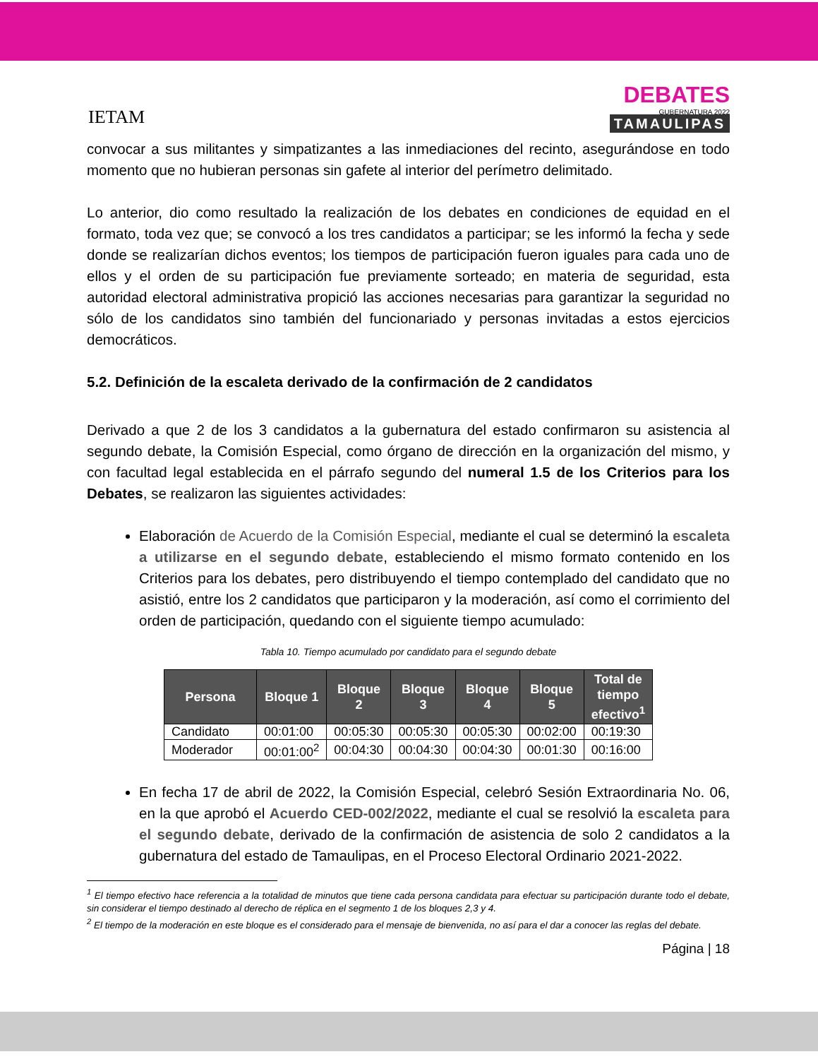IETAM
DEBATES
GUBERNATURA 2022
TAMAULIPAS
convocar a sus militantes y simpatizantes a las inmediaciones del recinto, asegurándose en todo momento que no hubieran personas sin gafete al interior del perímetro delimitado.
Lo anterior, dio como resultado la realización de los debates en condiciones de equidad en el formato, toda vez que; se convocó a los tres candidatos a participar; se les informó la fecha y sede donde se realizarían dichos eventos; los tiempos de participación fueron iguales para cada uno de ellos y el orden de su participación fue previamente sorteado; en materia de seguridad, esta autoridad electoral administrativa propició las acciones necesarias para garantizar la seguridad no sólo de los candidatos sino también del funcionariado y personas invitadas a estos ejercicios democráticos.
5.2. Definición de la escaleta derivado de la confirmación de 2 candidatos
Derivado a que 2 de los 3 candidatos a la gubernatura del estado confirmaron su asistencia al segundo debate, la Comisión Especial, como órgano de dirección en la organización del mismo, y con facultad legal establecida en el párrafo segundo del numeral 1.5 de los Criterios para los Debates, se realizaron las siguientes actividades:
Elaboración de Acuerdo de la Comisión Especial, mediante el cual se determinó la escaleta a utilizarse en el segundo debate, estableciendo el mismo formato contenido en los Criterios para los debates, pero distribuyendo el tiempo contemplado del candidato que no asistió, entre los 2 candidatos que participaron y la moderación, así como el corrimiento del orden de participación, quedando con el siguiente tiempo acumulado:
Tabla 10. Tiempo acumulado por candidato para el segundo debate
| Persona | Bloque 1 | Bloque 2 | Bloque 3 | Bloque 4 | Bloque 5 | Total de tiempo efectivo<sup>1</sup> |
| --- | --- | --- | --- | --- | --- | --- |
| Candidato | 00:01:00 | 00:05:30 | 00:05:30 | 00:05:30 | 00:02:00 | 00:19:30 |
| Moderador | 00:01:00<sup>2</sup> | 00:04:30 | 00:04:30 | 00:04:30 | 00:01:30 | 00:16:00 |
En fecha 17 de abril de 2022, la Comisión Especial, celebró Sesión Extraordinaria No. 06, en la que aprobó el Acuerdo CED-002/2022, mediante el cual se resolvió la escaleta para el segundo debate, derivado de la confirmación de asistencia de solo 2 candidatos a la gubernatura del estado de Tamaulipas, en el Proceso Electoral Ordinario 2021-2022.
<sup>1</sup> El tiempo efectivo hace referencia a la totalidad de minutos que tiene cada persona candidata para efectuar su participación durante todo el debate, sin considerar el tiempo destinado al derecho de réplica en el segmento 1 de los bloques 2,3 y 4.
<sup>2</sup> El tiempo de la moderación en este bloque es el considerado para el mensaje de bienvenida, no así para el dar a conocer las reglas del debate.
Página | 18